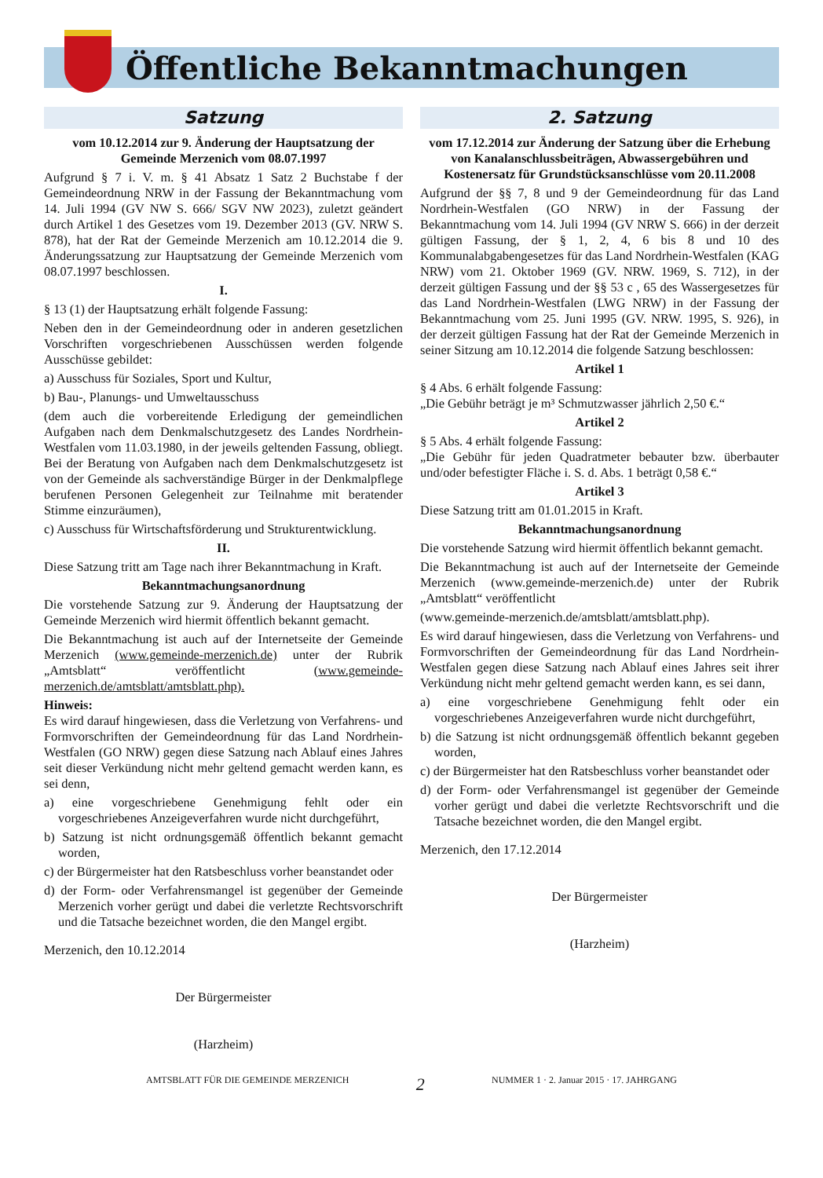Öffentliche Bekanntmachungen
Satzung
vom 10.12.2014 zur 9. Änderung der Hauptsatzung der Gemeinde Merzenich vom 08.07.1997
Aufgrund § 7 i. V. m. § 41 Absatz 1 Satz 2 Buchstabe f der Gemeindeordnung NRW in der Fassung der Bekanntmachung vom 14. Juli 1994 (GV NW S. 666/ SGV NW 2023), zuletzt geändert durch Artikel 1 des Gesetzes vom 19. Dezember 2013 (GV. NRW S. 878), hat der Rat der Gemeinde Merzenich am 10.12.2014 die 9. Änderungssatzung zur Hauptsatzung der Gemeinde Merzenich vom 08.07.1997 beschlossen.
I.
§ 13 (1) der Hauptsatzung erhält folgende Fassung:
Neben den in der Gemeindeordnung oder in anderen gesetzlichen Vorschriften vorgeschriebenen Ausschüssen werden folgende Ausschüsse gebildet:
a) Ausschuss für Soziales, Sport und Kultur,
b) Bau-, Planungs- und Umweltausschuss
(dem auch die vorbereitende Erledigung der gemeindlichen Aufgaben nach dem Denkmalschutzgesetz des Landes Nordrhein-Westfalen vom 11.03.1980, in der jeweils geltenden Fassung, obliegt. Bei der Beratung von Aufgaben nach dem Denkmalschutzgesetz ist von der Gemeinde als sachverständige Bürger in der Denkmalpflege berufenen Personen Gelegenheit zur Teilnahme mit beratender Stimme einzuräumen),
c) Ausschuss für Wirtschaftsförderung und Strukturentwicklung.
II.
Diese Satzung tritt am Tage nach ihrer Bekanntmachung in Kraft.
Bekanntmachungsanordnung
Die vorstehende Satzung zur 9. Änderung der Hauptsatzung der Gemeinde Merzenich wird hiermit öffentlich bekannt gemacht.
Die Bekanntmachung ist auch auf der Internetseite der Gemeinde Merzenich (www.gemeinde-merzenich.de) unter der Rubrik „Amtsblatt“ veröffentlicht (www.gemeinde-merzenich.de/amtsblatt/amtsblatt.php).
Hinweis:
Es wird darauf hingewiesen, dass die Verletzung von Verfahrens- und Formvorschriften der Gemeindeordnung für das Land Nordrhein-Westfalen (GO NRW) gegen diese Satzung nach Ablauf eines Jahres seit dieser Verkündung nicht mehr geltend gemacht werden kann, es sei denn,
a) eine vorgeschriebene Genehmigung fehlt oder ein vorgeschriebenes Anzeigeverfahren wurde nicht durchgeführt,
b) Satzung ist nicht ordnungsgemäß öffentlich bekannt gemacht worden,
c) der Bürgermeister hat den Ratsbeschluss vorher beanstandet oder
d) der Form- oder Verfahrensmangel ist gegenüber der Gemeinde Merzenich vorher gerügt und dabei die verletzte Rechtsvorschrift und die Tatsache bezeichnet worden, die den Mangel ergibt.
Merzenich, den 10.12.2014
Der Bürgermeister
(Harzheim)
2. Satzung
vom 17.12.2014 zur Änderung der Satzung über die Erhebung von Kanalanschlussbeiträgen, Abwassergebühren und Kostenersatz für Grundstücksanschlüsse vom 20.11.2008
Aufgrund der §§ 7, 8 und 9 der Gemeindeordnung für das Land Nordrhein-Westfalen (GO NRW) in der Fassung der Bekanntmachung vom 14. Juli 1994 (GV NRW S. 666) in der derzeit gültigen Fassung, der § 1, 2, 4, 6 bis 8 und 10 des Kommunalabgabengesetzes für das Land Nordrhein-Westfalen (KAG NRW) vom 21. Oktober 1969 (GV. NRW. 1969, S. 712), in der derzeit gültigen Fassung und der §§ 53 c , 65 des Wassergesetzes für das Land Nordrhein-Westfalen (LWG NRW) in der Fassung der Bekanntmachung vom 25. Juni 1995 (GV. NRW. 1995, S. 926), in der derzeit gültigen Fassung hat der Rat der Gemeinde Merzenich in seiner Sitzung am 10.12.2014 die folgende Satzung beschlossen:
Artikel 1
§ 4 Abs. 6 erhält folgende Fassung:
„Die Gebühr beträgt je m³ Schmutzwasser jährlich 2,50 €.“
Artikel 2
§ 5 Abs. 4 erhält folgende Fassung:
„Die Gebühr für jeden Quadratmeter bebauter bzw. überbauter und/oder befestigter Fläche i. S. d. Abs. 1 beträgt 0,58 €.“
Artikel 3
Diese Satzung tritt am 01.01.2015 in Kraft.
Bekanntmachungsanordnung
Die vorstehende Satzung wird hiermit öffentlich bekannt gemacht.
Die Bekanntmachung ist auch auf der Internetseite der Gemeinde Merzenich (www.gemeinde-merzenich.de) unter der Rubrik „Amtsblatt“ veröffentlicht
(www.gemeinde-merzenich.de/amtsblatt/amtsblatt.php).
Es wird darauf hingewiesen, dass die Verletzung von Verfahrens- und Formvorschriften der Gemeindeordnung für das Land Nordrhein-Westfalen gegen diese Satzung nach Ablauf eines Jahres seit ihrer Verkündung nicht mehr geltend gemacht werden kann, es sei dann,
a) eine vorgeschriebene Genehmigung fehlt oder ein vorgeschriebenes Anzeigeverfahren wurde nicht durchgeführt,
b) die Satzung ist nicht ordnungsgemäß öffentlich bekannt gegeben worden,
c) der Bürgermeister hat den Ratsbeschluss vorher beanstandet oder
d) der Form- oder Verfahrensmangel ist gegenüber der Gemeinde vorher gerügt und dabei die verletzte Rechtsvorschrift und die Tatsache bezeichnet worden, die den Mangel ergibt.
Merzenich, den 17.12.2014
Der Bürgermeister
(Harzheim)
AMTSBLATT FÜR DIE GEMEINDE MERZENICH 2 NUMMER 1 · 2. Januar 2015 · 17. JAHRGANG